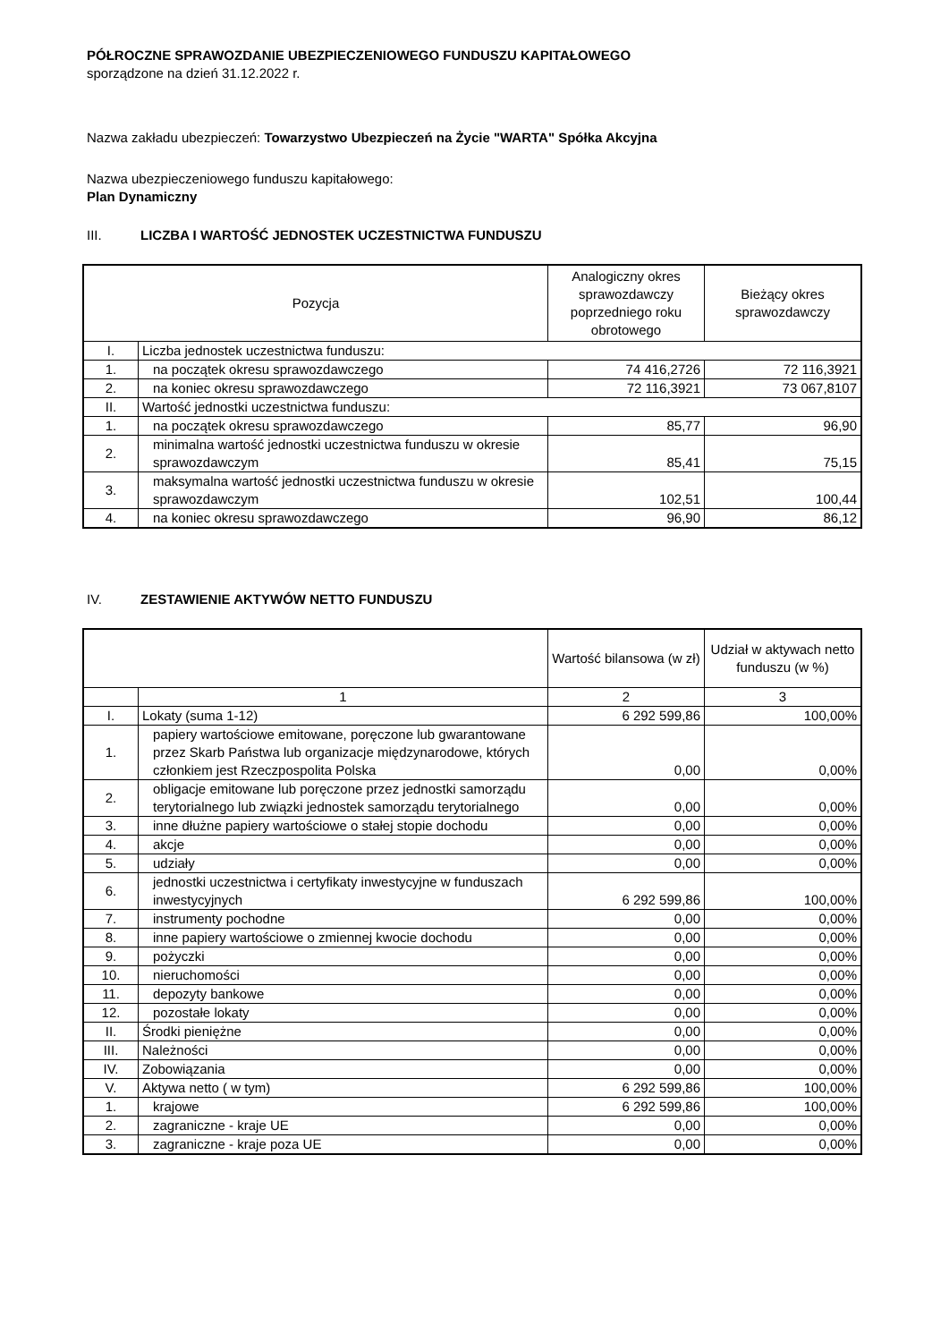PÓŁROCZNE SPRAWOZDANIE UBEZPIECZENIOWEGO FUNDUSZU KAPITAŁOWEGO
sporządzone na dzień 31.12.2022 r.
Nazwa zakładu ubezpieczeń: Towarzystwo Ubezpieczeń na Życie "WARTA" Spółka Akcyjna
Nazwa ubezpieczeniowego funduszu kapitałowego:
Plan Dynamiczny
III. LICZBA I WARTOŚĆ JEDNOSTEK UCZESTNICTWA FUNDUSZU
| Pozycja | | Analogiczny okres sprawozdawczy poprzedniego roku obrotowego | Bieżący okres sprawozdawczy |
| --- | --- | --- | --- |
| I. | Liczba jednostek uczestnictwa funduszu: | | |
| 1. | na początek okresu sprawozdawczego | 74 416,2726 | 72 116,3921 |
| 2. | na koniec okresu sprawozdawczego | 72 116,3921 | 73 067,8107 |
| II. | Wartość jednostki uczestnictwa funduszu: | | |
| 1. | na początek okresu sprawozdawczego | 85,77 | 96,90 |
| 2. | minimalna wartość jednostki uczestnictwa funduszu w okresie sprawozdawczym | 85,41 | 75,15 |
| 3. | maksymalna wartość jednostki uczestnictwa funduszu w okresie sprawozdawczym | 102,51 | 100,44 |
| 4. | na koniec okresu sprawozdawczego | 96,90 | 86,12 |
IV. ZESTAWIENIE AKTYWÓW NETTO FUNDUSZU
| | | Wartość bilansowa (w zł) | Udział w aktywach netto funduszu (w %) |
| --- | --- | --- | --- |
| | 1 | 2 | 3 |
| I. | Lokaty (suma 1-12) | 6 292 599,86 | 100,00% |
| 1. | papiery wartościowe emitowane, poręczone lub gwarantowane przez Skarb Państwa lub organizacje międzynarodowe, których członkiem jest Rzeczpospolita Polska | 0,00 | 0,00% |
| 2. | obligacje emitowane lub poręczone przez jednostki samorządu terytorialnego lub związki jednostek samorządu terytorialnego | 0,00 | 0,00% |
| 3. | inne dłużne papiery wartościowe o stałej stopie dochodu | 0,00 | 0,00% |
| 4. | akcje | 0,00 | 0,00% |
| 5. | udziały | 0,00 | 0,00% |
| 6. | jednostki uczestnictwa i certyfikaty inwestycyjne w funduszach inwestycyjnych | 6 292 599,86 | 100,00% |
| 7. | instrumenty pochodne | 0,00 | 0,00% |
| 8. | inne papiery wartościowe o zmiennej kwocie dochodu | 0,00 | 0,00% |
| 9. | pożyczki | 0,00 | 0,00% |
| 10. | nieruchomości | 0,00 | 0,00% |
| 11. | depozyty bankowe | 0,00 | 0,00% |
| 12. | pozostałe lokaty | 0,00 | 0,00% |
| II. | Środki pieniężne | 0,00 | 0,00% |
| III. | Należności | 0,00 | 0,00% |
| IV. | Zobowiązania | 0,00 | 0,00% |
| V. | Aktywa netto ( w tym) | 6 292 599,86 | 100,00% |
| 1. | krajowe | 6 292 599,86 | 100,00% |
| 2. | zagraniczne - kraje UE | 0,00 | 0,00% |
| 3. | zagraniczne - kraje poza UE | 0,00 | 0,00% |